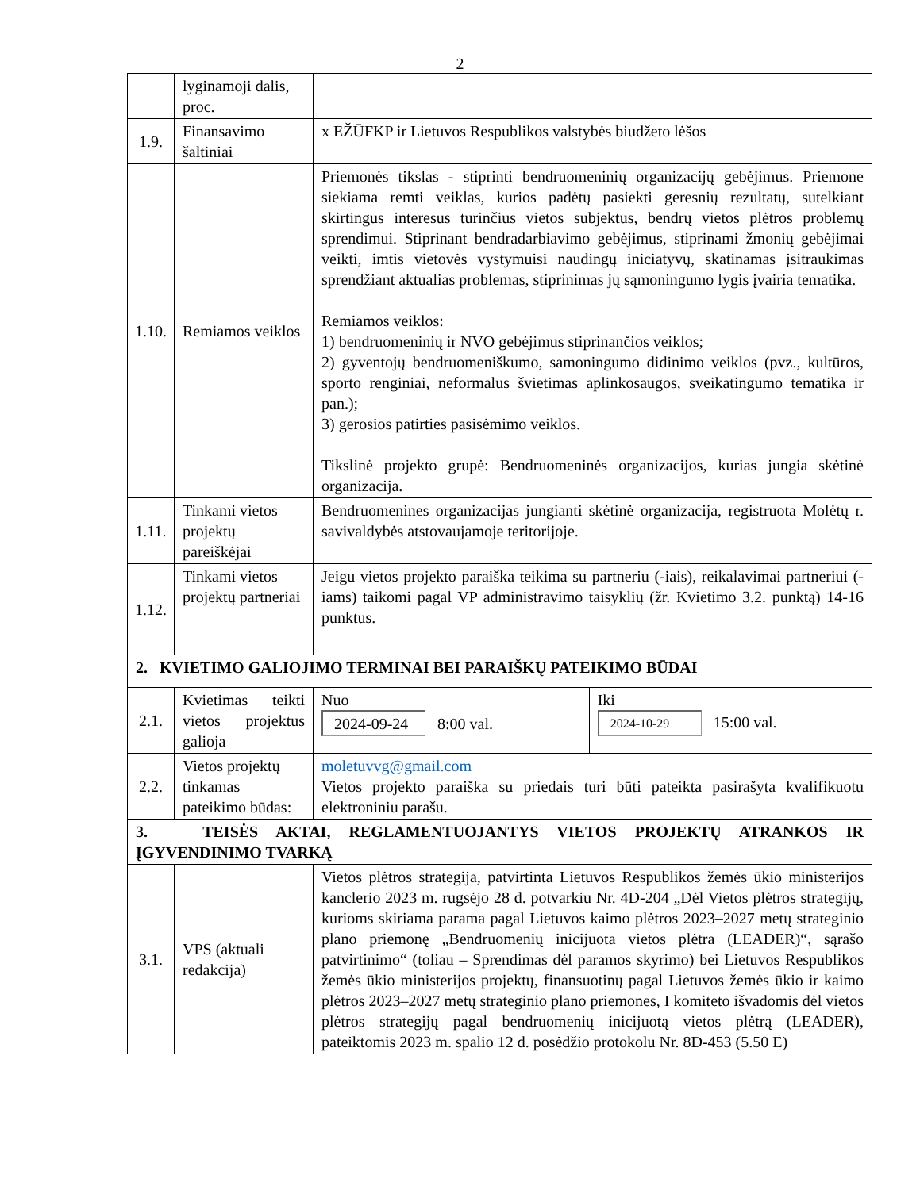2
| | lyginamoji dalis, proc. | | |
| 1.9. | Finansavimo šaltiniai | x EŽŪFKP ir Lietuvos Respublikos valstybės biudžeto lėšos | |
| 1.10. | Remiamos veiklos | Priemonės tikslas - stiprinti bendruomeninių organizacijų gebėjimus. Priemone siekiama remti veiklas, kurios padėtų pasiekti geresnių rezultatų, sutelkiant skirtingus interesus turinčius vietos subjektus, bendrų vietos plėtros problemų sprendimui. Stiprinant bendradarbiavimo gebėjimus, stiprinami žmonių gebėjimai veikti, imtis vietovės vystymuisi naudingų iniciatyvų, skatinamas įsitraukimas sprendžiant aktualias problemas, stiprinimas jų sąmoningumo lygis įvairia tematika. Remiamos veiklos: 1) bendruomeninių ir NVO gebėjimus stiprinančios veiklos; 2) gyventojų bendruomeniškumo, samoningumo didinimo veiklos (pvz., kultūros, sporto renginiai, neformalus švietimas aplinkosaugos, sveikatingumo tematika ir pan.); 3) gerosios patirties pasisėmimo veiklos. Tikslinė projekto grupė: Bendruomeninės organizacijos, kurias jungia skėtinė organizacija. | |
| 1.11. | Tinkami vietos projektų pareiškėjai | Bendruomenines organizacijas jungianti skėtinė organizacija, registruota Molėtų r. savivaldybės atstovaujamoje teritorijoje. | |
| 1.12. | Tinkami vietos projektų partneriai | Jeigu vietos projekto paraiška teikima su partneriu (-iais), reikalavimai partneriui (-iams) taikomi pagal VP administravimo taisyklių (žr. Kvietimo 3.2. punktą) 14-16 punktus. | |
| 2. KVIETIMO GALIOJIMO TERMINAI BEI PARAIŠKŲ PATEIKIMO BŪDAI | | | |
| 2.1. | Kvietimas teikti vietos projektus galioja | Nuo 2024-09-24 8:00 val. | Iki 2024-10-29 15:00 val. |
| 2.2. | Vietos projektų tinkamas pateikimo būdas: | moletuvvg@gmail.com Vietos projekto paraiška su priedais turi būti pateikta pasirašyta kvalifikuotu elektroniniu parašu. | |
| 3. TEISĖS AKTAI, REGLAMENTUOJANTYS VIETOS PROJEKTŲ ATRANKOS IR ĮGYVENDINIMO TVARKĄ | | | |
| 3.1. | VPS (aktuali redakcija) | Vietos plėtros strategija, patvirtinta Lietuvos Respublikos žemės ūkio ministerijos kanclerio 2023 m. rugsėjo 28 d. potvarkiu Nr. 4D-204 „Dėl Vietos plėtros strategijų, kurioms skiriama parama pagal Lietuvos kaimo plėtros 2023–2027 metų strateginio plano priemonę „Bendruomenių inicijuota vietos plėtra (LEADER)“, sąrašo patvirtinimo“ (toliau – Sprendimas dėl paramos skyrimo) bei Lietuvos Respublikos žemės ūkio ministerijos projektų, finansuotinų pagal Lietuvos žemės ūkio ir kaimo plėtros 2023–2027 metų strateginio plano priemones, I komiteto išvadomis dėl vietos plėtros strategijų pagal bendruomenių inicijuotą vietos plėtrą (LEADER), pateiktomis 2023 m. spalio 12 d. posėdžio protokolu Nr. 8D-453 (5.50 E) | |